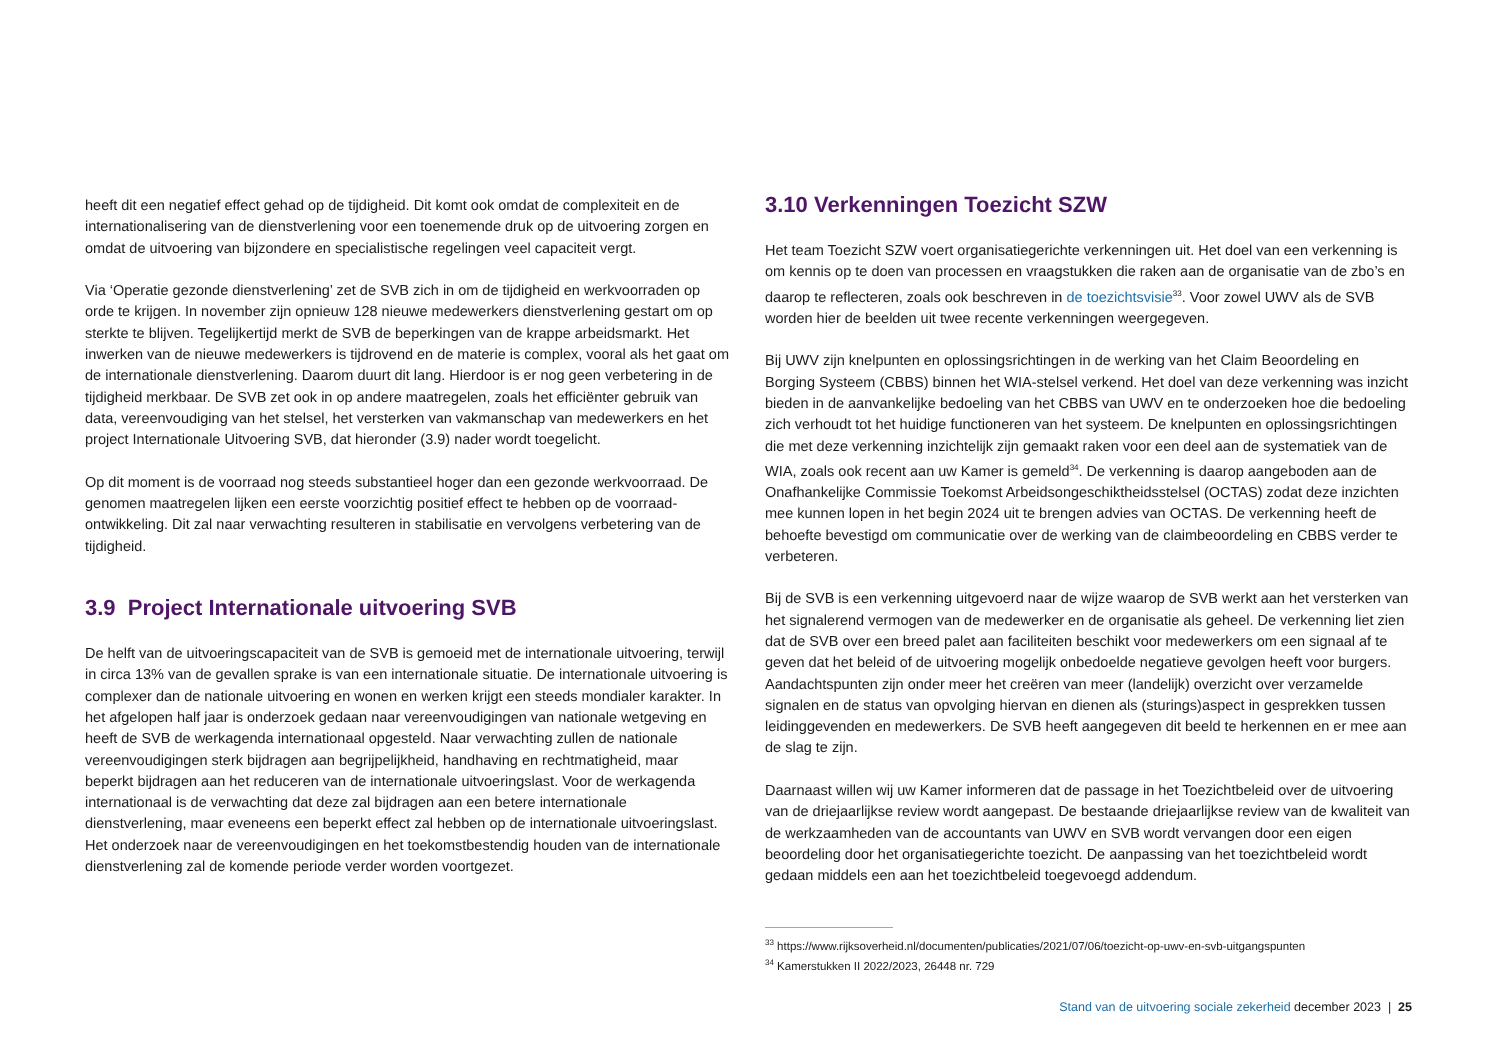heeft dit een negatief effect gehad op de tijdigheid. Dit komt ook omdat de complexiteit en de internationalisering van de dienstverlening voor een toenemende druk op de uitvoering zorgen en omdat de uitvoering van bijzondere en specialistische regelingen veel capaciteit vergt.
Via ‘Operatie gezonde dienstverlening’ zet de SVB zich in om de tijdigheid en werkvoorraden op orde te krijgen. In november zijn opnieuw 128 nieuwe medewerkers dienstverlening gestart om op sterkte te blijven. Tegelijkertijd merkt de SVB de beperkingen van de krappe arbeidsmarkt. Het inwerken van de nieuwe medewerkers is tijdrovend en de materie is complex, vooral als het gaat om de internationale dienstverlening. Daarom duurt dit lang. Hierdoor is er nog geen verbetering in de tijdigheid merkbaar. De SVB zet ook in op andere maatregelen, zoals het efficiënter gebruik van data, vereenvoudiging van het stelsel, het versterken van vakmanschap van medewerkers en het project Internationale Uitvoering SVB, dat hieronder (3.9) nader wordt toegelicht.
Op dit moment is de voorraad nog steeds substantieel hoger dan een gezonde werkvoorraad. De genomen maatregelen lijken een eerste voorzichtig positief effect te hebben op de voorraad­ontwikkeling. Dit zal naar verwachting resulteren in stabilisatie en vervolgens verbetering van de tijdigheid.
3.9 Project Internationale uitvoering SVB
De helft van de uitvoeringscapaciteit van de SVB is gemoeid met de internationale uitvoering, terwijl in circa 13% van de gevallen sprake is van een internationale situatie. De internationale uitvoering is complexer dan de nationale uitvoering en wonen en werken krijgt een steeds mondialer karakter. In het afgelopen half jaar is onderzoek gedaan naar vereenvoudigingen van nationale wetgeving en heeft de SVB de werkagenda internationaal opgesteld. Naar verwachting zullen de nationale vereenvoudigingen sterk bijdragen aan begrijpelijkheid, handhaving en rechtmatigheid, maar beperkt bijdragen aan het reduceren van de internationale uitvoeringslast. Voor de werkagenda internationaal is de verwachting dat deze zal bijdragen aan een betere internationale dienstverlening, maar eveneens een beperkt effect zal hebben op de internationale uitvoeringslast. Het onderzoek naar de vereenvoudigingen en het toekomstbestendig houden van de internationale dienstverlening zal de komende periode verder worden voortgezet.
3.10 Verkenningen Toezicht SZW
Het team Toezicht SZW voert organisatiegerichte verkenningen uit. Het doel van een verkenning is om kennis op te doen van processen en vraagstukken die raken aan de organisatie van de zbo’s en daarop te reflecteren, zoals ook beschreven in de toezichtsvisie<sup>33</sup>. Voor zowel UWV als de SVB worden hier de beelden uit twee recente verkenningen weergegeven.
Bij UWV zijn knelpunten en oplossingsrichtingen in de werking van het Claim Beoordeling en Borging Systeem (CBBS) binnen het WIA-stelsel verkend. Het doel van deze verkenning was inzicht bieden in de aanvankelijke bedoeling van het CBBS van UWV en te onderzoeken hoe die bedoeling zich verhoudt tot het huidige functioneren van het systeem. De knelpunten en oplossingsrichtingen die met deze verkenning inzichtelijk zijn gemaakt raken voor een deel aan de systematiek van de WIA, zoals ook recent aan uw Kamer is gemeld<sup>34</sup>. De verkenning is daarop aangeboden aan de Onafhankelijke Commissie Toekomst Arbeidsongeschiktheidsstelsel (OCTAS) zodat deze inzichten mee kunnen lopen in het begin 2024 uit te brengen advies van OCTAS. De verkenning heeft de behoefte bevestigd om communicatie over de werking van de claimbeoordeling en CBBS verder te verbeteren.
Bij de SVB is een verkenning uitgevoerd naar de wijze waarop de SVB werkt aan het versterken van het signalerend vermogen van de medewerker en de organisatie als geheel. De verkenning liet zien dat de SVB over een breed palet aan faciliteiten beschikt voor medewerkers om een signaal af te geven dat het beleid of de uitvoering mogelijk onbedoelde negatieve gevolgen heeft voor burgers. Aandachtspunten zijn onder meer het creëren van meer (landelijk) overzicht over verzamelde signalen en de status van opvolging hiervan en dienen als (sturings)aspect in gesprekken tussen leidinggevenden en medewerkers. De SVB heeft aangegeven dit beeld te herkennen en er mee aan de slag te zijn.
Daarnaast willen wij uw Kamer informeren dat de passage in het Toezichtbeleid over de uitvoering van de driejaarlijkse review wordt aangepast. De bestaande driejaarlijkse review van de kwaliteit van de werkzaamheden van de accountants van UWV en SVB wordt vervangen door een eigen beoordeling door het organisatiegerichte toezicht. De aanpassing van het toezichtbeleid wordt gedaan middels een aan het toezichtbeleid toegevoegd addendum.
<sup>33</sup> https://www.rijksoverheid.nl/documenten/publicaties/2021/07/06/toezicht-op-uwv-en-svb-uitgangspunten
<sup>34</sup> Kamerstukken II 2022/2023, 26448 nr. 729
Stand van de uitvoering sociale zekerheid december 2023 | 25